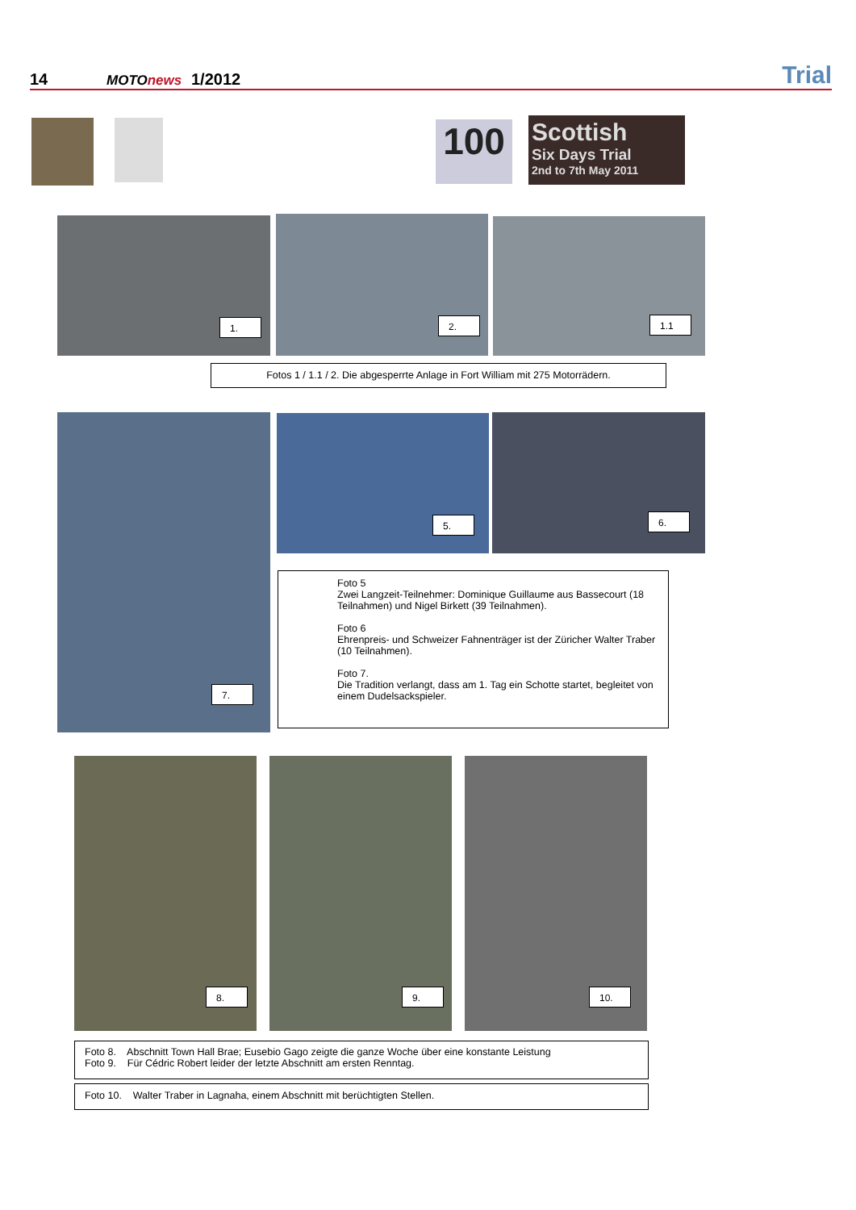14 MOTOnews 1/2012 Trial
100
Scottish
Six Days Trial
2nd to 7th May 2011
1. 2. 1.1
Fotos 1 / 1.1 / 2. Die abgesperrte Anlage in Fort William mit 275 Motorrädern.
7. 5. 6.
Foto 5
Zwei Langzeit-Teilnehmer: Dominique Guillaume aus Bassecourt (18 Teilnahmen) und Nigel Birkett (39 Teilnahmen).
Foto 6
Ehrenpreis- und Schweizer Fahnenträger ist der Züricher Walter Traber (10 Teilnahmen).
Foto 7.
Die Tradition verlangt, dass am 1. Tag ein Schotte startet, begleitet von einem Dudelsackspieler.
8. 9. 10.
Foto 8. Abschnitt Town Hall Brae; Eusebio Gago zeigte die ganze Woche über eine konstante Leistung
Foto 9. Für Cédric Robert leider der letzte Abschnitt am ersten Renntag.
Foto 10. Walter Traber in Lagnaha, einem Abschnitt mit berüchtigten Stellen.